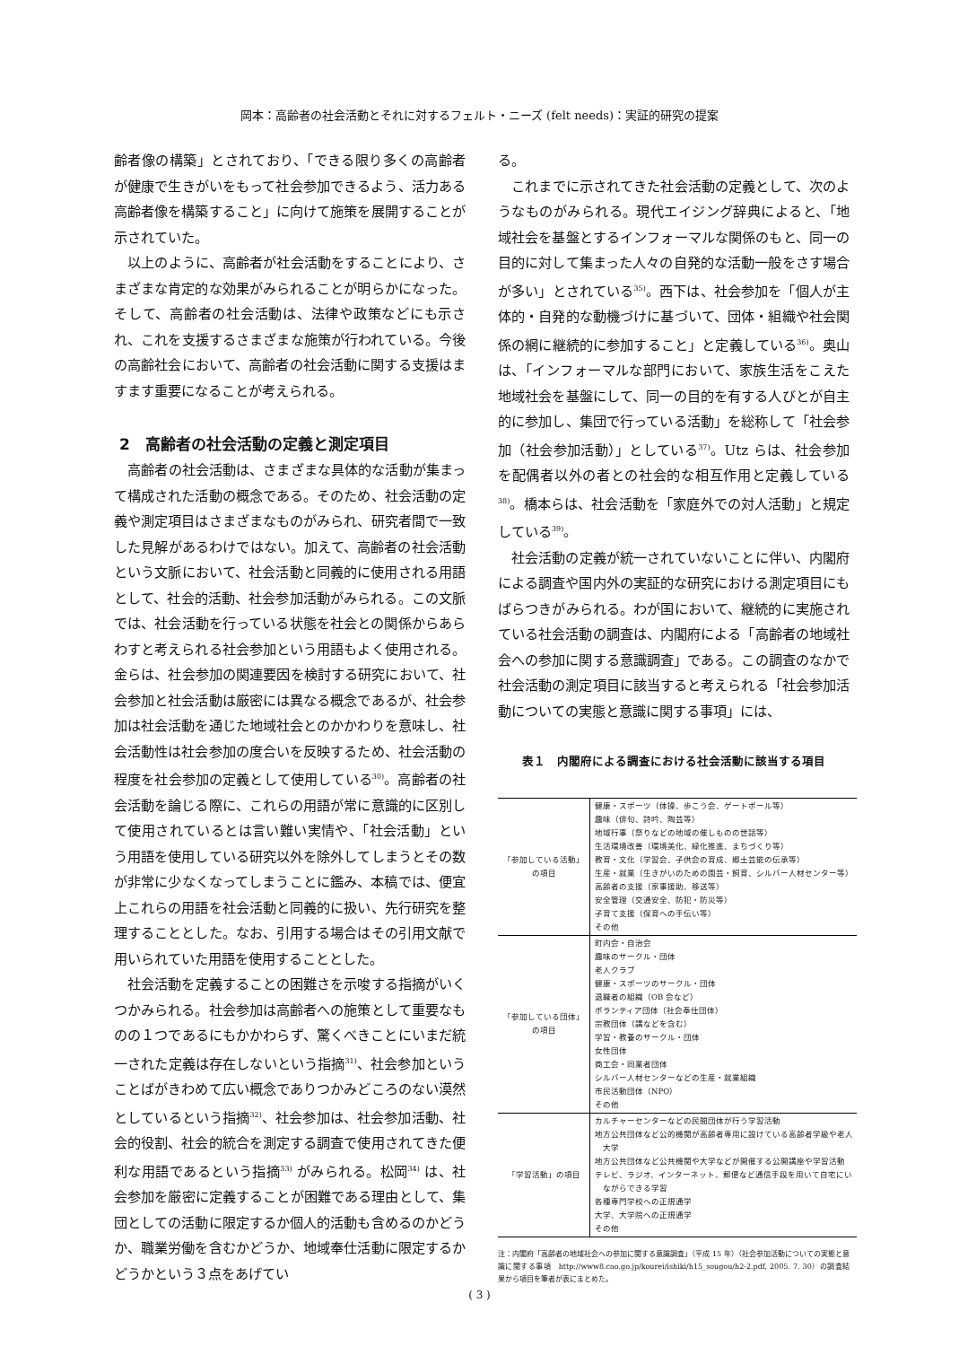岡本：高齢者の社会活動とそれに対するフェルト・ニーズ (felt needs)：実証的研究の提案
齢者像の構築」とされており、「できる限り多くの高齢者が健康で生きがいをもって社会参加できるよう、活力ある高齢者像を構築すること」に向けて施策を展開することが示されていた。
以上のように、高齢者が社会活動をすることにより、さまざまな肯定的な効果がみられることが明らかになった。そして、高齢者の社会活動は、法律や政策などにも示され、これを支援するさまざまな施策が行われている。今後の高齢社会において、高齢者の社会活動に関する支援はますます重要になることが考えられる。
2　高齢者の社会活動の定義と測定項目
高齢者の社会活動は、さまざまな具体的な活動が集まって構成された活動の概念である。そのため、社会活動の定義や測定項目はさまざまなものがみられ、研究者間で一致した見解があるわけではない。加えて、高齢者の社会活動という文脈において、社会活動と同義的に使用される用語として、社会的活動、社会参加活動がみられる。この文脈では、社会活動を行っている状態を社会との関係からあらわすと考えられる社会参加という用語もよく使用される。金らは、社会参加の関連要因を検討する研究において、社会参加と社会活動は厳密には異なる概念であるが、社会参加は社会活動を通じた地域社会とのかかわりを意味し、社会活動性は社会参加の度合いを反映するため、社会活動の程度を社会参加の定義として使用している<sup>30)</sup>。高齢者の社会活動を論じる際に、これらの用語が常に意識的に区別して使用されているとは言い難い実情や、「社会活動」という用語を使用している研究以外を除外してしまうとその数が非常に少なくなってしまうことに鑑み、本稿では、便宜上これらの用語を社会活動と同義的に扱い、先行研究を整理することとした。なお、引用する場合はその引用文献で用いられていた用語を使用することとした。
社会活動を定義することの困難さを示唆する指摘がいくつかみられる。社会参加は高齢者への施策として重要なものの１つであるにもかかわらず、驚くべきことにいまだ統一された定義は存在しないという指摘<sup>31)</sup>、社会参加ということばがきわめて広い概念でありつかみどころのない漠然としているという指摘<sup>32)</sup>、社会参加は、社会参加活動、社会的役割、社会的統合を測定する調査で使用されてきた便利な用語であるという指摘<sup>33)</sup> がみられる。松岡<sup>34)</sup> は、社会参加を厳密に定義することが困難である理由として、集団としての活動に限定するか個人的活動も含めるのかどうか、職業労働を含むかどうか、地域奉仕活動に限定するかどうかという３点をあげてい
る。
これまでに示されてきた社会活動の定義として、次のようなものがみられる。現代エイジング辞典によると、「地域社会を基盤とするインフォーマルな関係のもと、同一の目的に対して集まった人々の自発的な活動一般をさす場合が多い」とされている<sup>35)</sup>。西下は、社会参加を「個人が主体的・自発的な動機づけに基づいて、団体・組織や社会関係の網に継続的に参加すること」と定義している<sup>36)</sup>。奥山は、「インフォーマルな部門において、家族生活をこえた地域社会を基盤にして、同一の目的を有する人びとが自主的に参加し、集団で行っている活動」を総称して「社会参加（社会参加活動）」としている<sup>37)</sup>。Utz らは、社会参加を配偶者以外の者との社会的な相互作用と定義している<sup>38)</sup>。橋本らは、社会活動を「家庭外での対人活動」と規定している<sup>39)</sup>。
社会活動の定義が統一されていないことに伴い、内閣府による調査や国内外の実証的な研究における測定項目にもばらつきがみられる。わが国において、継続的に実施されている社会活動の調査は、内閣府による「高齢者の地域社会への参加に関する意識調査」である。この調査のなかで社会活動の測定項目に該当すると考えられる「社会参加活動についての実態と意識に関する事項」には、
表１　内閣府による調査における社会活動に該当する項目
| 「参加している活動」 の項目 | 健康・スポーツ（体操、歩こう会、ゲートボール等） 趣味（俳句、詩吟、陶芸等） 地域行事（祭りなどの地域の催しものの世話等） 生活環境改善（環境美化、緑化推進、まちづくり等） 教育・文化（学習会、子供会の育成、郷土芸能の伝承等） 生産・就業（生きがいのための園芸・飼育、シルバー人材センター等） 高齢者の支援（家事援助、移送等） 安全管理（交通安全、防犯・防災等） 子育て支援（保育への手伝い等） その他 |
| 「参加している団体」 の項目 | 町内会・自治会 趣味のサークル・団体 老人クラブ 健康・スポーツのサークル・団体 退職者の組織（OB 会など） ボランティア団体（社会奉仕団体） 宗教団体（講などを含む） 学習・教養のサークル・団体 女性団体 商工会・同業者団体 シルバー人材センターなどの生産・就業組織 市民活動団体（NPO） その他 |
| 「学習活動」の項目 | カルチャーセンターなどの民間団体が行う学習活動 地方公共団体など公的機関が高齢者専用に設けている高齢者学級や老人 大学 地方公共団体など公共機関や大学などが開催する公開講座や学習活動 テレビ、ラジオ、インターネット、郵便など通信手段を用いて自宅にい ながらできる学習 各種専門学校への正規通学 大学、大学院への正規通学 その他 |
注：内閣府「高齢者の地域社会への参加に関する意識調査」（平成 15 年）（社会参加活動についての実態と意識に関する事項　http://www8.cao.go.jp/kourei/ishiki/h15_sougou/h2-2.pdf, 2005. 7. 30）の調査結果から項目を筆者が表にまとめた。
( 3 )